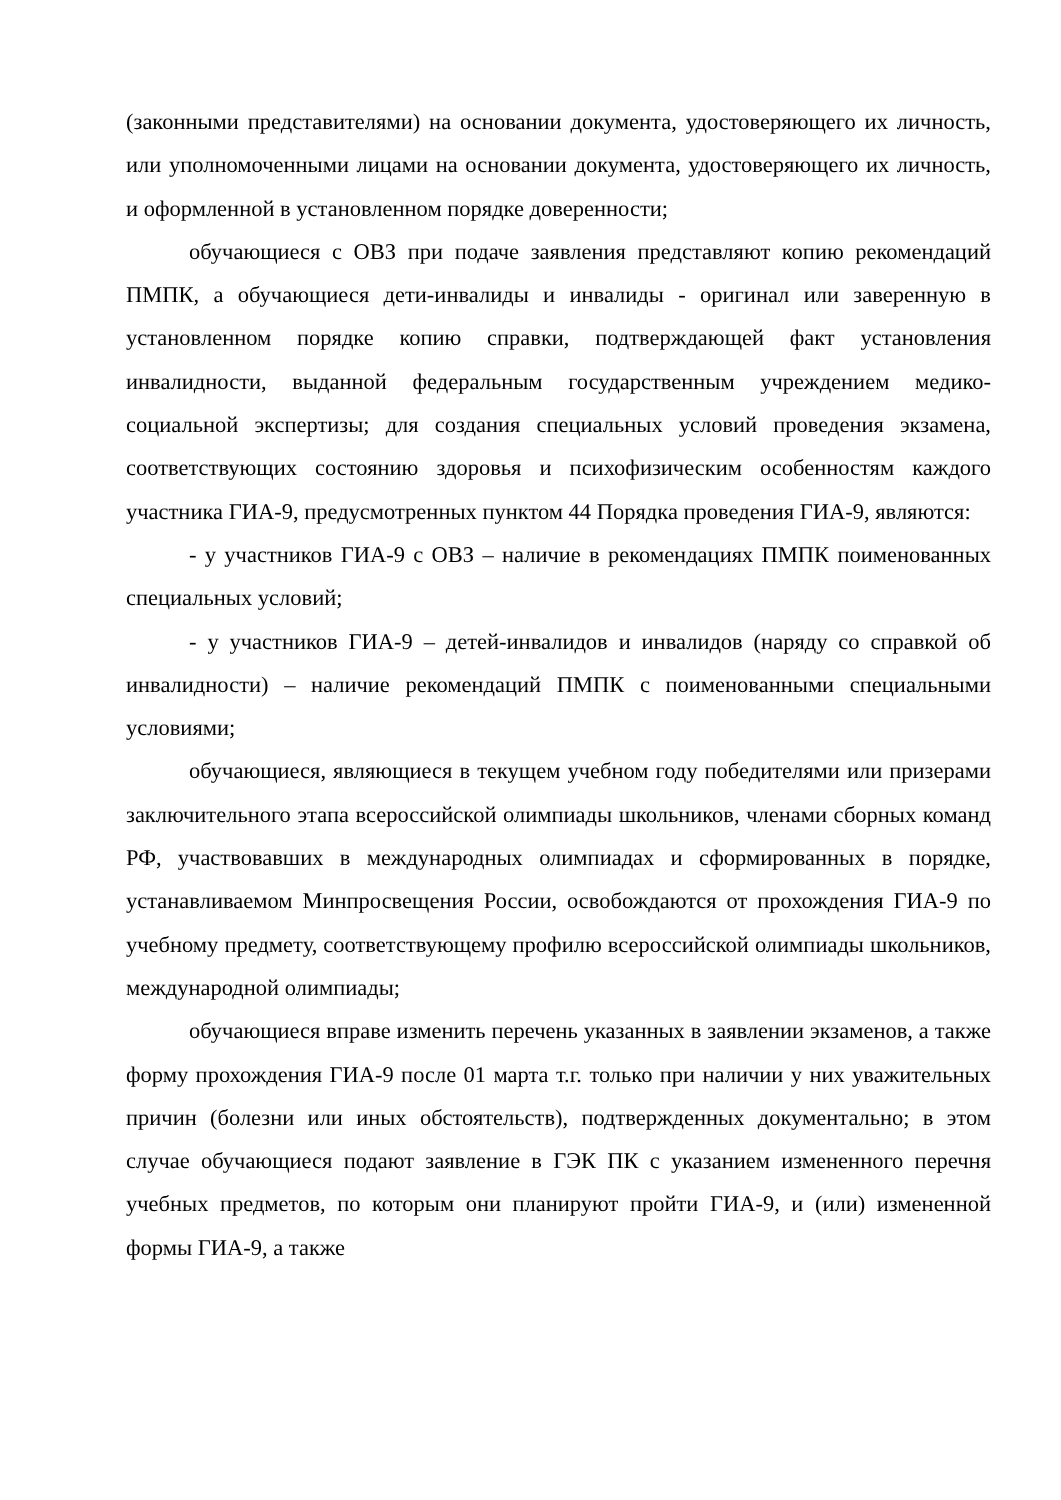(законными представителями) на основании документа, удостоверяющего их личность, или уполномоченными лицами на основании документа, удостоверяющего их личность, и оформленной в установленном порядке доверенности;
обучающиеся с ОВЗ при подаче заявления представляют копию рекомендаций ПМПК, а обучающиеся дети-инвалиды и инвалиды - оригинал или заверенную в установленном порядке копию справки, подтверждающей факт установления инвалидности, выданной федеральным государственным учреждением медико-социальной экспертизы; для создания специальных условий проведения экзамена, соответствующих состоянию здоровья и психофизическим особенностям каждого участника ГИА-9, предусмотренных пунктом 44 Порядка проведения ГИА-9, являются:
- у участников ГИА-9 с ОВЗ – наличие в рекомендациях ПМПК поименованных специальных условий;
- у участников ГИА-9 – детей-инвалидов и инвалидов (наряду со справкой об инвалидности) – наличие рекомендаций ПМПК с поименованными специальными условиями;
обучающиеся, являющиеся в текущем учебном году победителями или призерами заключительного этапа всероссийской олимпиады школьников, членами сборных команд РФ, участвовавших в международных олимпиадах и сформированных в порядке, устанавливаемом Минпросвещения России, освобождаются от прохождения ГИА-9 по учебному предмету, соответствующему профилю всероссийской олимпиады школьников, международной олимпиады;
обучающиеся вправе изменить перечень указанных в заявлении экзаменов, а также форму прохождения ГИА-9 после 01 марта т.г. только при наличии у них уважительных причин (болезни или иных обстоятельств), подтвержденных документально; в этом случае обучающиеся подают заявление в ГЭК ПК с указанием измененного перечня учебных предметов, по которым они планируют пройти ГИА-9, и (или) измененной формы ГИА-9, а также